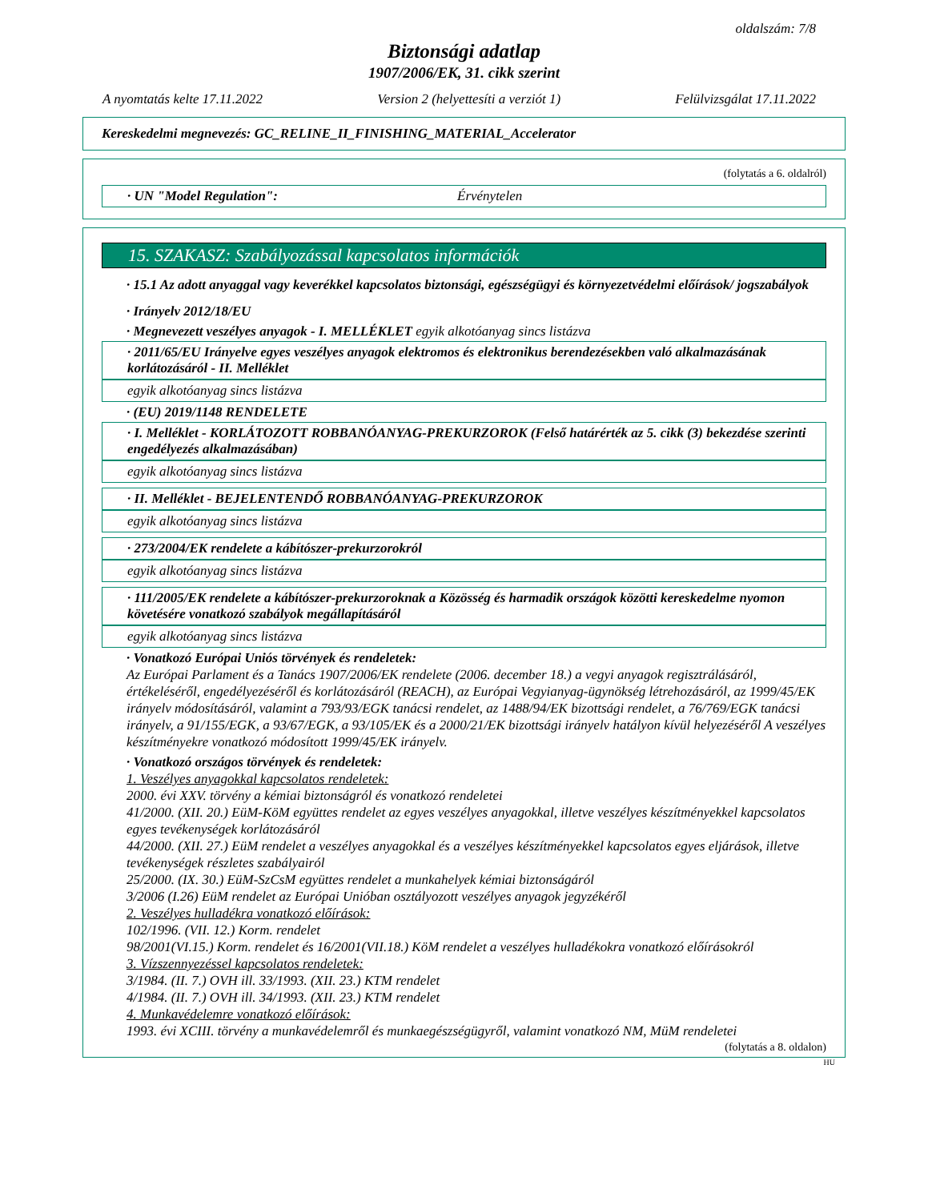oldalszám: 7/8
Biztonsági adatlap
1907/2006/EK, 31. cikk szerint
A nyomtatás kelte 17.11.2022 Version 2 (helyettesíti a verziót 1) Felülvizsgálat 17.11.2022
Kereskedelmi megnevezés: GC_RELINE_II_FINISHING_MATERIAL_Accelerator
(folytatás a 6. oldalról)
· UN "Model Regulation": Érvénytelen
15. SZAKASZ: Szabályozással kapcsolatos információk
· 15.1 Az adott anyaggal vagy keverékkel kapcsolatos biztonsági, egészségügyi és környezetvédelmi előírások/ jogszabályok
· Irányelv 2012/18/EU
· Megnevezett veszélyes anyagok - I. MELLÉKLET egyik alkotóanyag sincs listázva
· 2011/65/EU Irányelve egyes veszélyes anyagok elektromos és elektronikus berendezésekben való alkalmazásának korlátozásáról - II. Melléklet
egyik alkotóanyag sincs listázva
· (EU) 2019/1148 RENDELETE
· I. Melléklet - KORLÁTOZOTT ROBBANÓANYAG-PREKURZOROK (Felső határérték az 5. cikk (3) bekezdése szerinti engedélyezés alkalmazásában)
egyik alkotóanyag sincs listázva
· II. Melléklet - BEJELENTENDŐ ROBBANÓANYAG-PREKURZOROK
egyik alkotóanyag sincs listázva
· 273/2004/EK rendelete a kábítószer-prekurzorokról
egyik alkotóanyag sincs listázva
· 111/2005/EK rendelete a kábítószer-prekurzoroknak a Közösség és harmadik országok közötti kereskedelme nyomon követésére vonatkozó szabályok megállapításáról
egyik alkotóanyag sincs listázva
· Vonatkozó Európai Uniós törvények és rendeletek:
Az Európai Parlament és a Tanács 1907/2006/EK rendelete (2006. december 18.) a vegyi anyagok regisztrálásáról, értékeléséről, engedélyezéséről és korlátozásáról (REACH), az Európai Vegyianyag-ügynökség létrehozásáról, az 1999/45/EK irányelv módosításáról, valamint a 793/93/EGK tanácsi rendelet, az 1488/94/EK bizottsági rendelet, a 76/769/EGK tanácsi irányelv, a 91/155/EGK, a 93/67/EGK, a 93/105/EK és a 2000/21/EK bizottsági irányelv hatályon kívül helyezéséről A veszélyes készítményekre vonatkozó módosított 1999/45/EK irányelv.
· Vonatkozó országos törvények és rendeletek:
1. Veszélyes anyagokkal kapcsolatos rendeletek:
2000. évi XXV. törvény a kémiai biztonságról és vonatkozó rendeletei
41/2000. (XII. 20.) EüM-KöM együttes rendelet az egyes veszélyes anyagokkal, illetve veszélyes készítményekkel kapcsolatos egyes tevékenységek korlátozásáról
44/2000. (XII. 27.) EüM rendelet a veszélyes anyagokkal és a veszélyes készítményekkel kapcsolatos egyes eljárások, illetve tevékenységek részletes szabályairól
25/2000. (IX. 30.) EüM-SzCsM együttes rendelet a munkahelyek kémiai biztonságáról
3/2006 (I.26) EüM rendelet az Európai Unióban osztályozott veszélyes anyagok jegyzékéről
2. Veszélyes hulladékra vonatkozó előírások:
102/1996. (VII. 12.) Korm. rendelet
98/2001(VI.15.) Korm. rendelet és 16/2001(VII.18.) KöM rendelet a veszélyes hulladékokra vonatkozó előírásokról
3. Vízszennyezéssel kapcsolatos rendeletek:
3/1984. (II. 7.) OVH ill. 33/1993. (XII. 23.) KTM rendelet
4/1984. (II. 7.) OVH ill. 34/1993. (XII. 23.) KTM rendelet
4. Munkavédelemre vonatkozó előírások:
1993. évi XCIII. törvény a munkavédelemről és munkaegészségügyről, valamint vonatkozó NM, MüM rendeletei
(folytatás a 8. oldalon)
HU